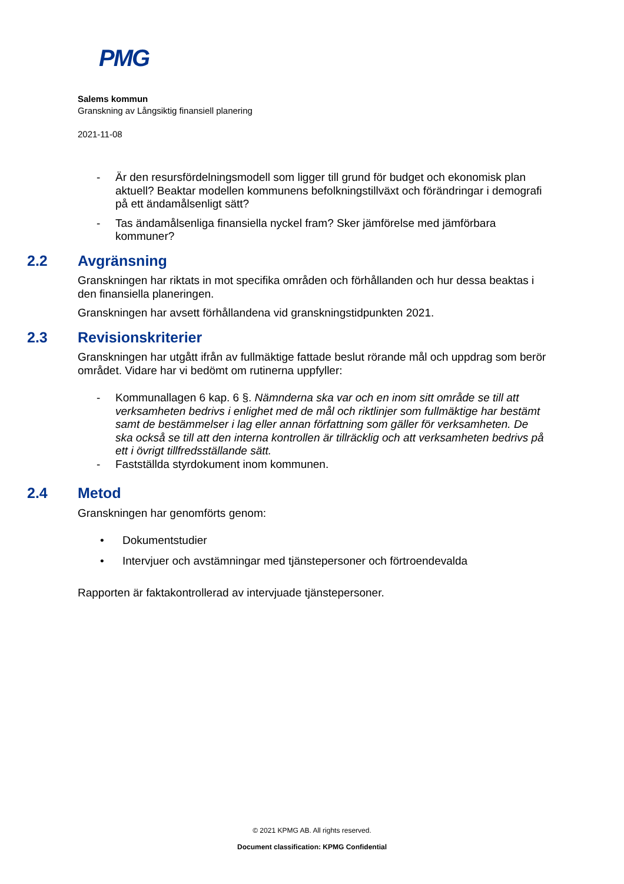PMG
Salems kommun
Granskning av Långsiktig finansiell planering
2021-11-08
- Är den resursfördelningsmodell som ligger till grund för budget och ekonomisk plan aktuell? Beaktar modellen kommunens befolkningstillväxt och förändringar i demografi på ett ändamålsenligt sätt?
- Tas ändamålsenliga finansiella nyckel fram? Sker jämförelse med jämförbara kommuner?
2.2 Avgränsning
Granskningen har riktats in mot specifika områden och förhållanden och hur dessa beaktas i den finansiella planeringen.
Granskningen har avsett förhållandena vid granskningstidpunkten 2021.
2.3 Revisionskriterier
Granskningen har utgått ifrån av fullmäktige fattade beslut rörande mål och uppdrag som berör området. Vidare har vi bedömt om rutinerna uppfyller:
- Kommunallagen 6 kap. 6 §. Nämnderna ska var och en inom sitt område se till att verksamheten bedrivs i enlighet med de mål och riktlinjer som fullmäktige har bestämt samt de bestämmelser i lag eller annan författning som gäller för verksamheten. De ska också se till att den interna kontrollen är tillräcklig och att verksamheten bedrivs på ett i övrigt tillfredsställande sätt.
- Fastställda styrdokument inom kommunen.
2.4 Metod
Granskningen har genomförts genom:
• Dokumentstudier
• Intervjuer och avstämningar med tjänstepersoner och förtroendevalda
Rapporten är faktakontrollerad av intervjuade tjänstepersoner.
© 2021 KPMG AB. All rights reserved.
Document classification: KPMG Confidential